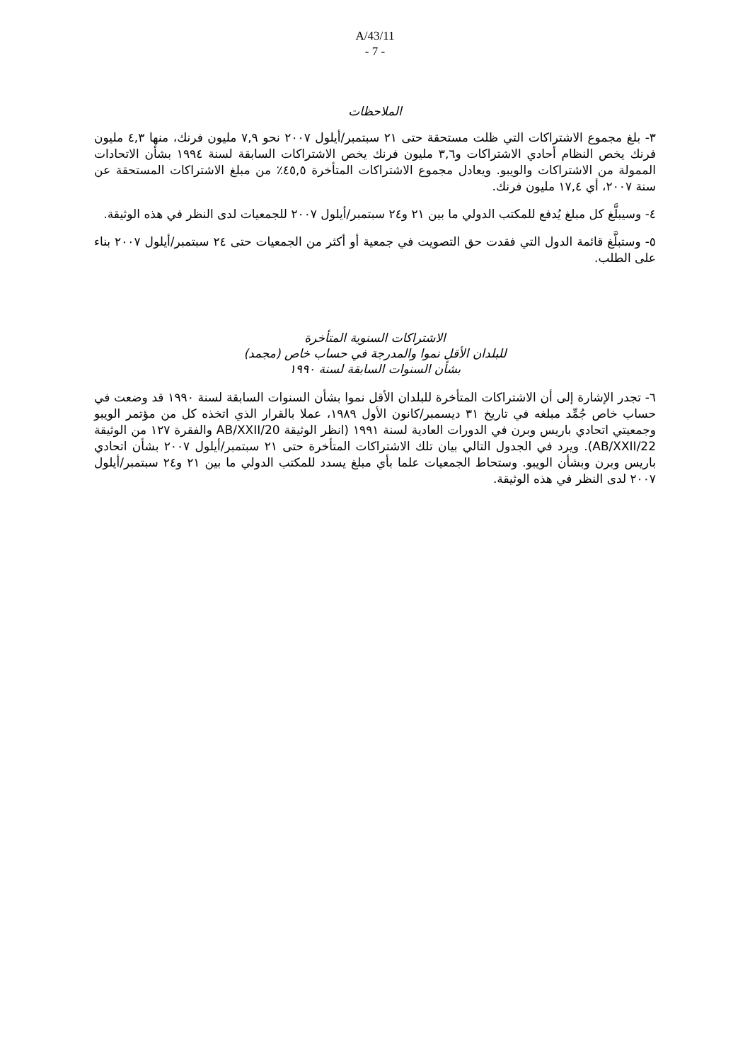A/43/11
- 7 -
الملاحظات
٣- بلغ مجموع الاشتراكات التي ظلت مستحقة حتى ٢١ سبتمبر/أيلول ٢٠٠٧ نحو ٧,٩ مليون فرنك، منها ٤,٣ مليون فرنك يخص النظام أحادي الاشتراكات و٣,٦ مليون فرنك يخص الاشتراكات السابقة لسنة ١٩٩٤ بشأن الاتحادات الممولة من الاشتراكات والويبو. ويعادل مجموع الاشتراكات المتأخرة ٤٥,٥٪ من مبلغ الاشتراكات المستحقة عن سنة ٢٠٠٧، أي ١٧,٤ مليون فرنك.
٤- وسيبلَّغ كل مبلغ يُدفع للمكتب الدولي ما بين ٢١ و٢٤ سبتمبر/أيلول ٢٠٠٧ للجمعيات لدى النظر في هذه الوثيقة.
٥- وستبلَّغ قائمة الدول التي فقدت حق التصويت في جمعية أو أكثر من الجمعيات حتى ٢٤ سبتمبر/أيلول ٢٠٠٧ بناء على الطلب.
الاشتراكات السنوية المتأخرة
للبلدان الأقل نموا والمدرجة في حساب خاص (مجمد)
بشأن السنوات السابقة لسنة ١٩٩٠
٦- تجدر الإشارة إلى أن الاشتراكات المتأخرة للبلدان الأقل نموا بشأن السنوات السابقة لسنة ١٩٩٠ قد وضعت في حساب خاص جُمِّد مبلغه في تاريخ ٣١ ديسمبر/كانون الأول ١٩٨٩، عملا بالقرار الذي اتخذه كل من مؤتمر الويبو وجمعيتي اتحادي باريس وبرن في الدورات العادية لسنة ١٩٩١ (انظر الوثيقة AB/XXII/20 والفقرة ١٢٧ من الوثيقة AB/XXII/22). ويرد في الجدول التالي بيان تلك الاشتراكات المتأخرة حتى ٢١ سبتمبر/أيلول ٢٠٠٧ بشأن اتحادي باريس وبرن وبشأن الويبو. وستحاط الجمعيات علما بأي مبلغ يسدد للمكتب الدولي ما بين ٢١ و٢٤ سبتمبر/أيلول ٢٠٠٧ لدى النظر في هذه الوثيقة.